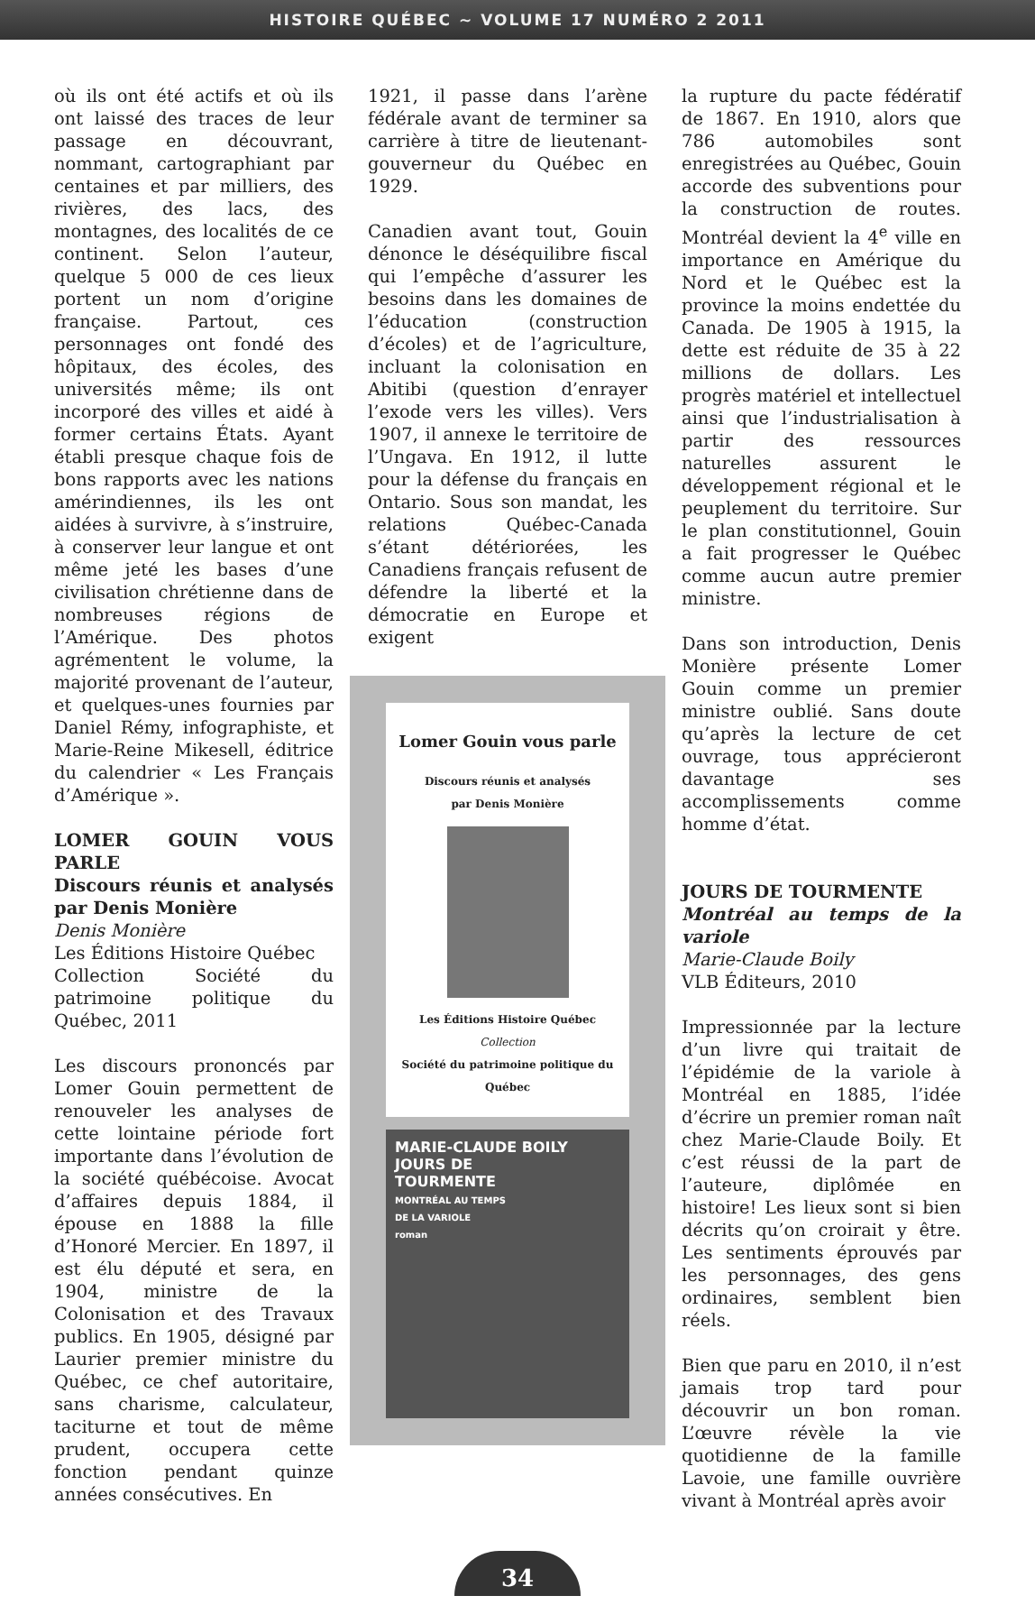HISTOIRE QUÉBEC ~ VOLUME 17 NUMÉRO 2 2011
où ils ont été actifs et où ils ont laissé des traces de leur passage en découvrant, nommant, cartographiant par centaines et par milliers, des rivières, des lacs, des montagnes, des localités de ce continent. Selon l’auteur, quelque 5 000 de ces lieux portent un nom d’origine française. Partout, ces personnages ont fondé des hôpitaux, des écoles, des universités même; ils ont incorporé des villes et aidé à former certains États. Ayant établi presque chaque fois de bons rapports avec les nations amérindiennes, ils les ont aidées à survivre, à s’instruire, à conserver leur langue et ont même jeté les bases d’une civilisation chrétienne dans de nombreuses régions de l’Amérique. Des photos agrémentent le volume, la majorité provenant de l’auteur, et quelques-unes fournies par Daniel Rémy, infographiste, et Marie-Reine Mikesell, éditrice du calendrier « Les Français d’Amérique ».
LOMER GOUIN VOUS PARLE
Discours réunis et analysés par Denis Monière
Denis Monière
Les Éditions Histoire Québec
Collection Société du patrimoine politique du Québec, 2011
Les discours prononcés par Lomer Gouin permettent de renouveler les analyses de cette lointaine période fort importante dans l’évolution de la société québécoise. Avocat d’affaires depuis 1884, il épouse en 1888 la fille d’Honoré Mercier. En 1897, il est élu député et sera, en 1904, ministre de la Colonisation et des Travaux publics. En 1905, désigné par Laurier premier ministre du Québec, ce chef autoritaire, sans charisme, calculateur, taciturne et tout de même prudent, occupera cette fonction pendant quinze années consécutives. En
1921, il passe dans l’arène fédérale avant de terminer sa carrière à titre de lieutenant-gouverneur du Québec en 1929.
Canadien avant tout, Gouin dénonce le déséquilibre fiscal qui l’empêche d’assurer les besoins dans les domaines de l’éducation (construction d’écoles) et de l’agriculture, incluant la colonisation en Abitibi (question d’enrayer l’exode vers les villes). Vers 1907, il annexe le territoire de l’Ungava. En 1912, il lutte pour la défense du français en Ontario. Sous son mandat, les relations Québec-Canada s’étant détériorées, les Canadiens français refusent de défendre la liberté et la démocratie en Europe et exigent
Lomer Gouin vous parle
Discours réunis et analysés
par Denis Monière
Les Éditions Histoire Québec
Collection
Société du patrimoine politique du Québec
MARIE-CLAUDE BOILY
JOURS DE
TOURMENTE
MONTRÉAL AU TEMPS
DE LA VARIOLE
roman
la rupture du pacte fédératif de 1867. En 1910, alors que 786 automobiles sont enregistrées au Québec, Gouin accorde des subventions pour la construction de routes. Montréal devient la 4<sup>e</sup> ville en importance en Amérique du Nord et le Québec est la province la moins endettée du Canada. De 1905 à 1915, la dette est réduite de 35 à 22 millions de dollars. Les progrès matériel et intellectuel ainsi que l’industrialisation à partir des ressources naturelles assurent le développement régional et le peuplement du territoire. Sur le plan constitutionnel, Gouin a fait progresser le Québec comme aucun autre premier ministre.
Dans son introduction, Denis Monière présente Lomer Gouin comme un premier ministre oublié. Sans doute qu’après la lecture de cet ouvrage, tous apprécieront davantage ses accomplissements comme homme d’état.
JOURS DE TOURMENTE
Montréal au temps de la variole
Marie-Claude Boily
VLB Éditeurs, 2010
Impressionnée par la lecture d’un livre qui traitait de l’épidémie de la variole à Montréal en 1885, l’idée d’écrire un premier roman naît chez Marie-Claude Boily. Et c’est réussi de la part de l’auteure, diplômée en histoire! Les lieux sont si bien décrits qu’on croirait y être. Les sentiments éprouvés par les personnages, des gens ordinaires, semblent bien réels.
Bien que paru en 2010, il n’est jamais trop tard pour découvrir un bon roman. L’œuvre révèle la vie quotidienne de la famille Lavoie, une famille ouvrière vivant à Montréal après avoir
34